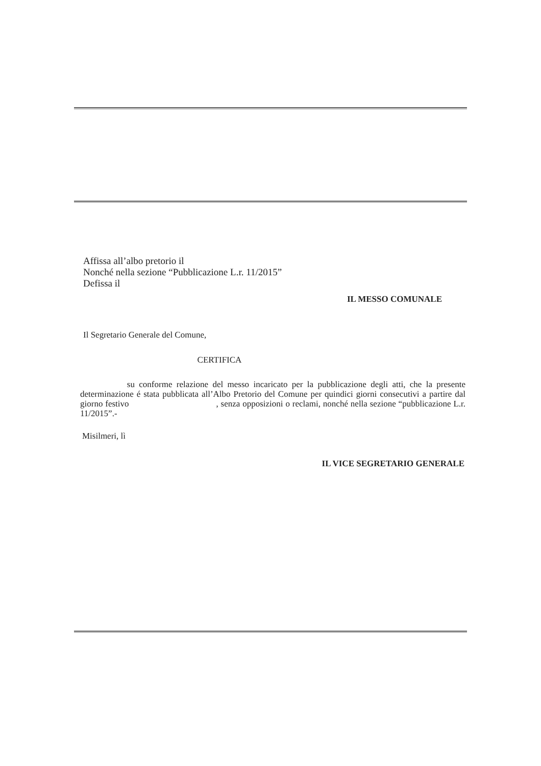Affissa all’albo pretorio il
Nonché nella sezione “Pubblicazione L.r. 11/2015”
Defissa il
IL MESSO COMUNALE
Il Segretario Generale del Comune,
CERTIFICA
su conforme relazione del messo incaricato per la pubblicazione degli atti, che la presente determinazione é stata pubblicata all’Albo Pretorio del Comune per quindici giorni consecutivi a partire dal giorno festivo , senza opposizioni o reclami, nonché nella sezione “pubblicazione L.r. 11/2015”.-
Misilmeri, lì
IL VICE SEGRETARIO GENERALE